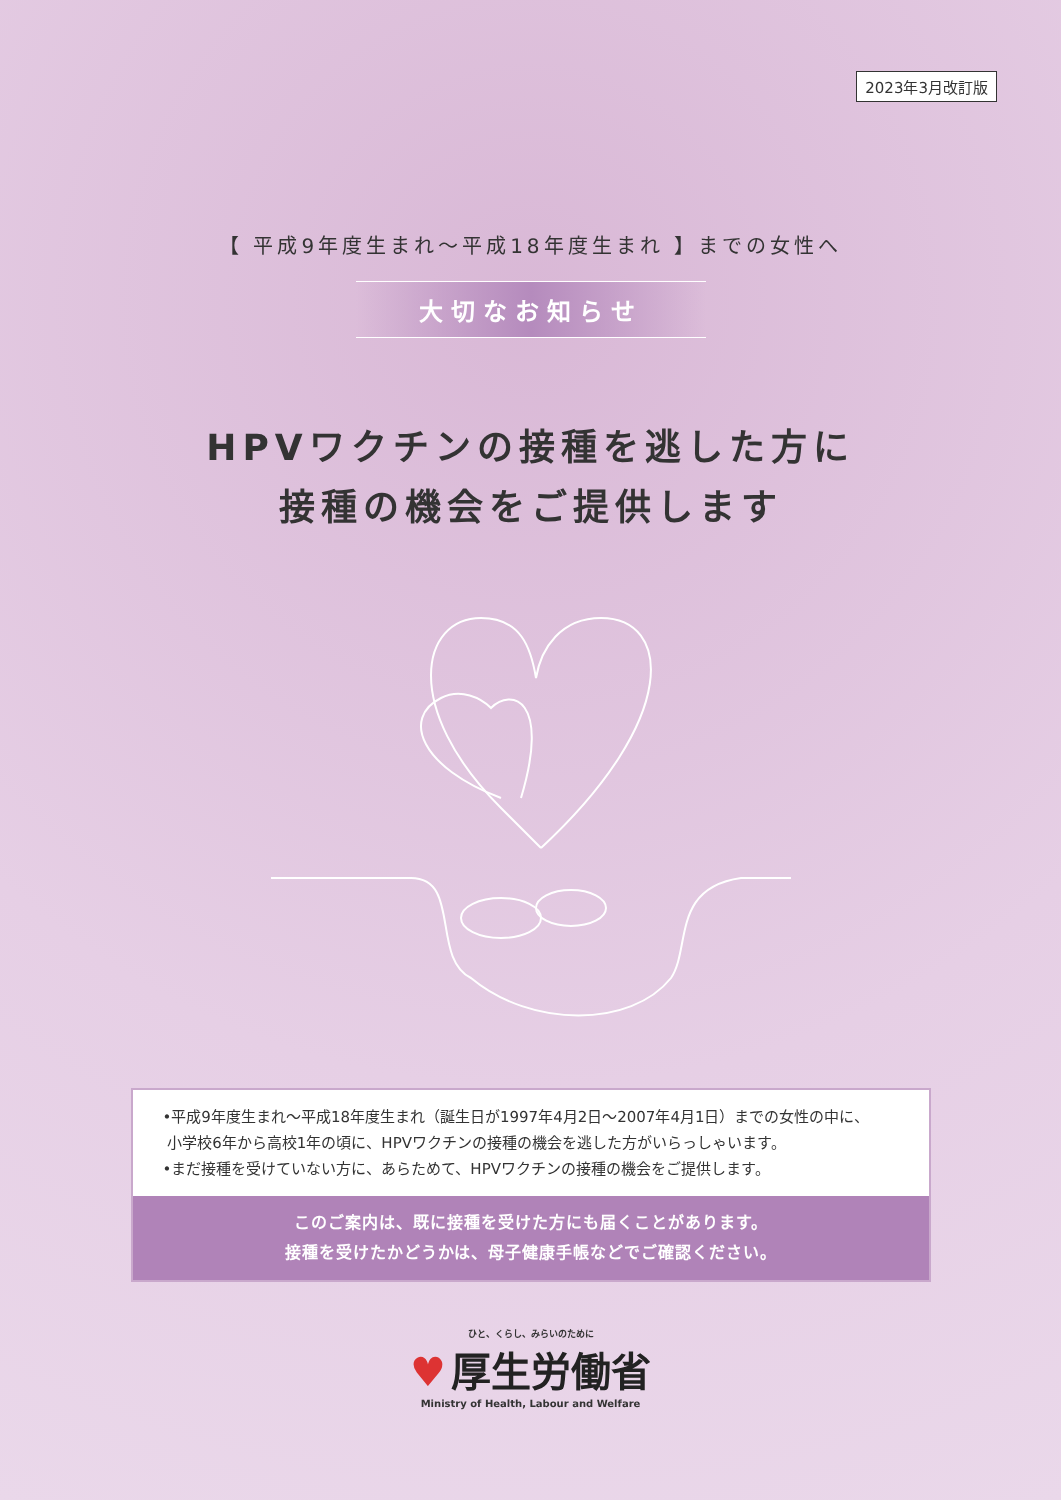2023年3月改訂版
【 平成9年度生まれ～平成18年度生まれ 】までの女性へ
大切なお知らせ
HPVワクチンの接種を逃した方に
接種の機会をご提供します
•平成9年度生まれ～平成18年度生まれ（誕生日が1997年4月2日～2007年4月1日）までの女性の中に、
小学校6年から高校1年の頃に、HPVワクチンの接種の機会を逃した方がいらっしゃいます。
•まだ接種を受けていない方に、あらためて、HPVワクチンの接種の機会をご提供します。
このご案内は、既に接種を受けた方にも届くことがあります。
接種を受けたかどうかは、母子健康手帳などでご確認ください。
ひと、くらし、みらいのために
♥ 厚生労働省
Ministry of Health, Labour and Welfare